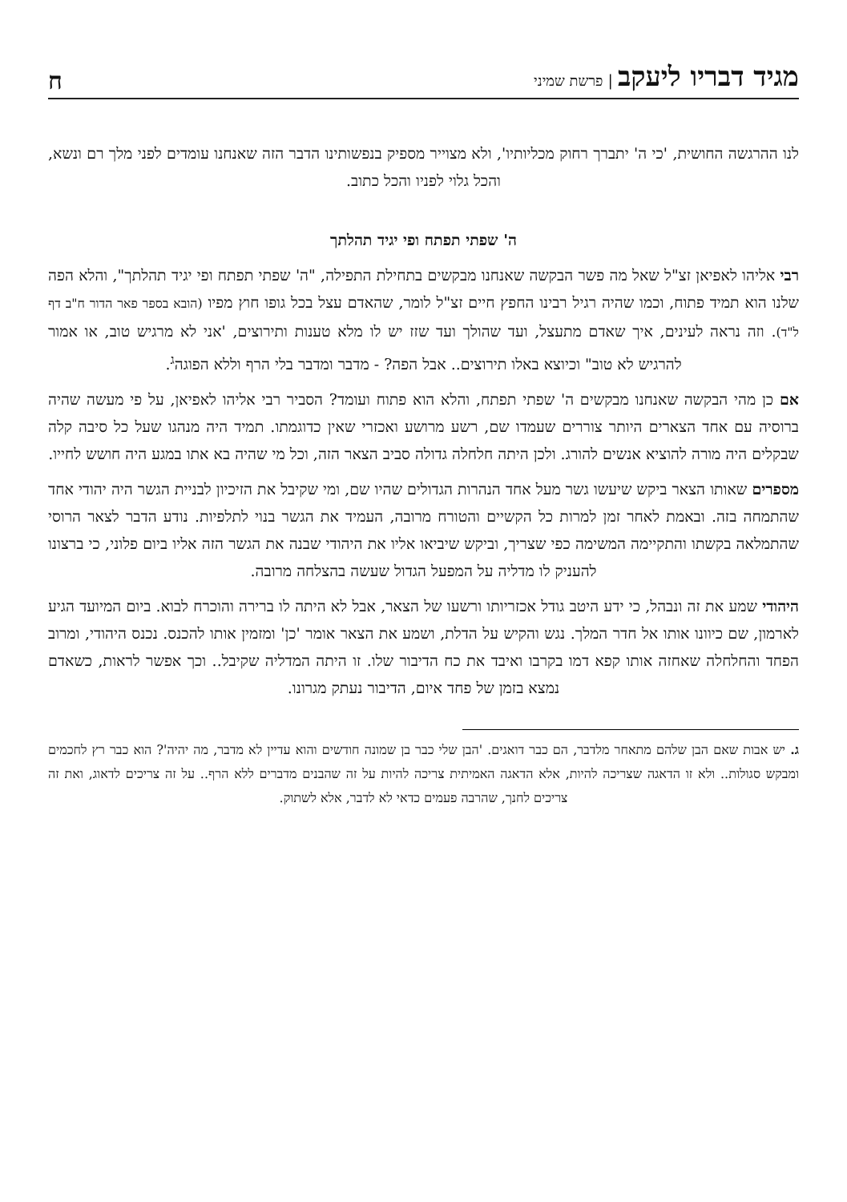מגיד דבריו ליעקב | פרשת שמיני
ח
לנו ההרגשה החושית, 'כי ה' יתברך רחוק מכליותיו', ולא מצוייר מספיק בנפשותינו הדבר הזה שאנחנו עומדים לפני מלך רם ונשא, והכל גלוי לפניו והכל כתוב.
ה' שפתי תפתח ופי יגיד תהלתך
רבי אליהו לאפיאן זצ"ל שאל מה פשר הבקשה שאנחנו מבקשים בתחילת התפילה, "ה' שפתי תפתח ופי יגיד תהלתך", והלא הפה שלנו הוא תמיד פתוח, וכמו שהיה רגיל רבינו החפץ חיים זצ"ל לומר, שהאדם עצל בכל גופו חוץ מפיו (הובא בספר פאר הדור ח"ב דף ל"ד). וזה נראה לעינים, איך שאדם מתעצל, ועד שהולך ועד שזז יש לו מלא טענות ותירוצים, 'אני לא מרגיש טוב, או אמור להרגיש לא טוב" וכיוצא באלו תירוצים.. אבל הפה? - מדבר ומדבר בלי הרף וללא הפוגה<sup>ג</sup>.
אם כן מהי הבקשה שאנחנו מבקשים ה' שפתי תפתח, והלא הוא פתוח ועומד? הסביר רבי אליהו לאפיאן, על פי מעשה שהיה ברוסיה עם אחד הצארים היותר צוררים שעמדו שם, רשע מרושע ואכזרי שאין כדוגמתו. תמיד היה מנהגו שעל כל סיבה קלה שבקלים היה מורה להוציא אנשים להורג. ולכן היתה חלחלה גדולה סביב הצאר הזה, וכל מי שהיה בא אתו במגע היה חושש לחייו.
מספרים שאותו הצאר ביקש שיעשו גשר מעל אחד הנהרות הגדולים שהיו שם, ומי שקיבל את הזיכיון לבניית הגשר היה יהודי אחד שהתמחה בזה. ובאמת לאחר זמן למרות כל הקשיים והטורח מרובה, העמיד את הגשר בנוי לתלפיות. נודע הדבר לצאר הרוסי שהתמלאה בקשתו והתקיימה המשימה כפי שצריך, וביקש שיביאו אליו את היהודי שבנה את הגשר הזה אליו ביום פלוני, כי ברצונו להעניק לו מדליה על המפעל הגדול שעשה בהצלחה מרובה.
היהודי שמע את זה ונבהל, כי ידע היטב גודל אכזריותו ורשעו של הצאר, אבל לא היתה לו ברירה והוכרח לבוא. ביום המיועד הגיע לארמון, שם כיוונו אותו אל חדר המלך. נגש והקיש על הדלת, ושמע את הצאר אומר 'כן' ומזמין אותו להכנס. נכנס היהודי, ומרוב הפחד והחלחלה שאחזה אותו קפא דמו בקרבו ואיבד את כח הדיבור שלו. זו היתה המדליה שקיבל.. וכך אפשר לראות, כשאדם נמצא בזמן של פחד איום, הדיבור נעתק מגרונו.
ג. יש אבות שאם הבן שלהם מתאחר מלדבר, הם כבר דואגים. 'הבן שלי כבר בן שמונה חודשים והוא עדיין לא מדבר, מה יהיה'? הוא כבר רץ לחכמים ומבקש סגולות.. ולא זו הדאגה שצריכה להיות, אלא הדאגה האמיתית צריכה להיות על זה שהבנים מדברים ללא הרף.. על זה צריכים לדאוג, ואת זה צריכים לחנך, שהרבה פעמים כדאי לא לדבר, אלא לשתוק.